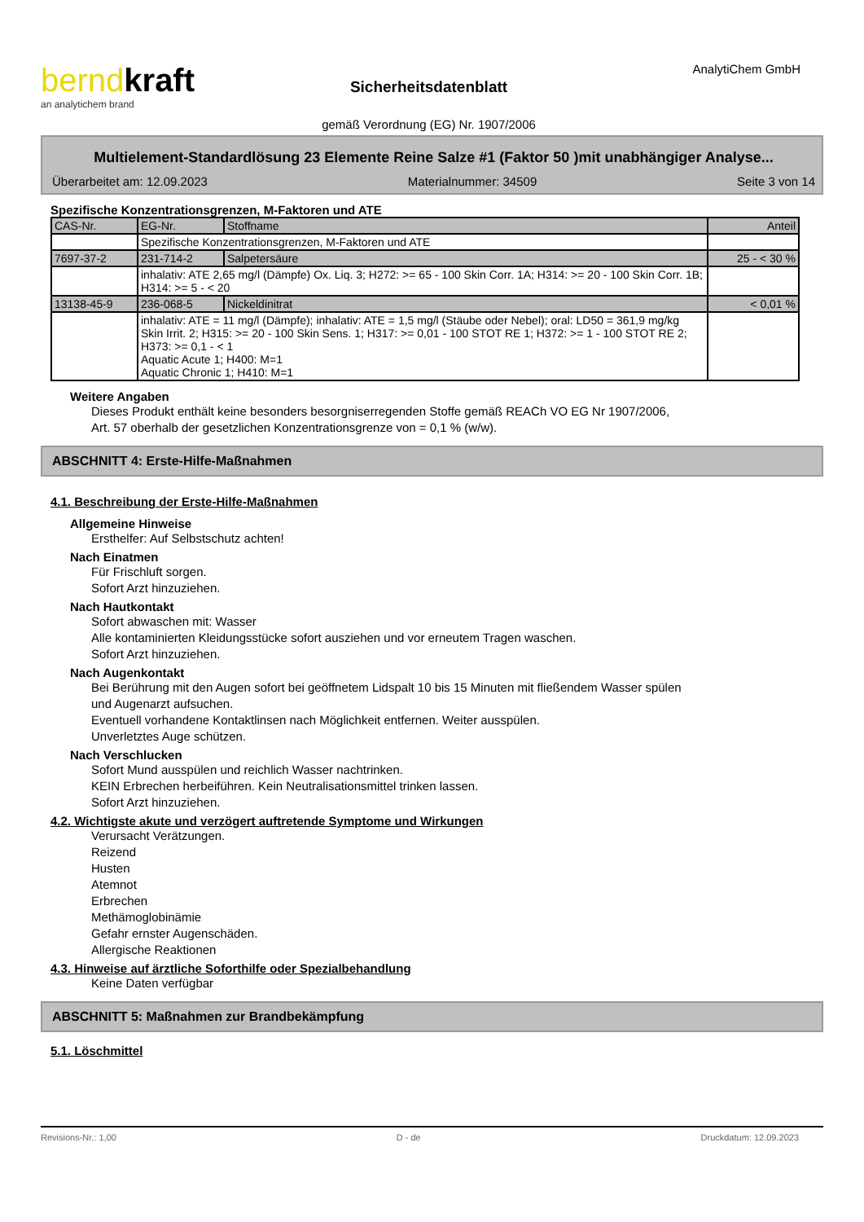berndkraft
an analytichem brand
Sicherheitsdatenblatt
gemäß Verordnung (EG) Nr. 1907/2006
AnalytiChem GmbH
Multielement-Standardlösung 23 Elemente Reine Salze #1 (Faktor 50 )mit unabhängiger Analyse...
Überarbeitet am: 12.09.2023 Materialnummer: 34509 Seite 3 von 14
Spezifische Konzentrationsgrenzen, M-Faktoren und ATE
| CAS-Nr. | EG-Nr. | Stoffname | Anteil |
| | Spezifische Konzentrationsgrenzen, M-Faktoren und ATE | | |
| 7697-37-2 | 231-714-2 | Salpetersäure | 25 - < 30 % |
| | inhalativ: ATE 2,65 mg/l (Dämpfe) Ox. Liq. 3; H272: >= 65 - 100 Skin Corr. 1A; H314: >= 20 - 100 Skin Corr. 1B; H314: >= 5 - < 20 | | |
| 13138-45-9 | 236-068-5 | Nickeldinitrat | < 0,01 % |
| | inhalativ: ATE = 11 mg/l (Dämpfe); inhalativ: ATE = 1,5 mg/l (Stäube oder Nebel); oral: LD50 = 361,9 mg/kg Skin Irrit. 2; H315: >= 20 - 100 Skin Sens. 1; H317: >= 0,01 - 100 STOT RE 1; H372: >= 1 - 100 STOT RE 2; H373: >= 0,1 - < 1 Aquatic Acute 1; H400: M=1 Aquatic Chronic 1; H410: M=1 | | |
Weitere Angaben
Dieses Produkt enthält keine besonders besorgniserregenden Stoffe gemäß REACh VO EG Nr 1907/2006,
Art. 57 oberhalb der gesetzlichen Konzentrationsgrenze von = 0,1 % (w/w).
ABSCHNITT 4: Erste-Hilfe-Maßnahmen
4.1. Beschreibung der Erste-Hilfe-Maßnahmen
Allgemeine Hinweise
Ersthelfer: Auf Selbstschutz achten!
Nach Einatmen
Für Frischluft sorgen.
Sofort Arzt hinzuziehen.
Nach Hautkontakt
Sofort abwaschen mit: Wasser
Alle kontaminierten Kleidungsstücke sofort ausziehen und vor erneutem Tragen waschen.
Sofort Arzt hinzuziehen.
Nach Augenkontakt
Bei Berührung mit den Augen sofort bei geöffnetem Lidspalt 10 bis 15 Minuten mit fließendem Wasser spülen
und Augenarzt aufsuchen.
Eventuell vorhandene Kontaktlinsen nach Möglichkeit entfernen. Weiter ausspülen.
Unverletztes Auge schützen.
Nach Verschlucken
Sofort Mund ausspülen und reichlich Wasser nachtrinken.
KEIN Erbrechen herbeiführen. Kein Neutralisationsmittel trinken lassen.
Sofort Arzt hinzuziehen.
4.2. Wichtigste akute und verzögert auftretende Symptome und Wirkungen
Verursacht Verätzungen.
Reizend
Husten
Atemnot
Erbrechen
Methämoglobinämie
Gefahr ernster Augenschäden.
Allergische Reaktionen
4.3. Hinweise auf ärztliche Soforthilfe oder Spezialbehandlung
Keine Daten verfügbar
ABSCHNITT 5: Maßnahmen zur Brandbekämpfung
5.1. Löschmittel
Revisions-Nr.: 1,00 D - de Druckdatum: 12.09.2023